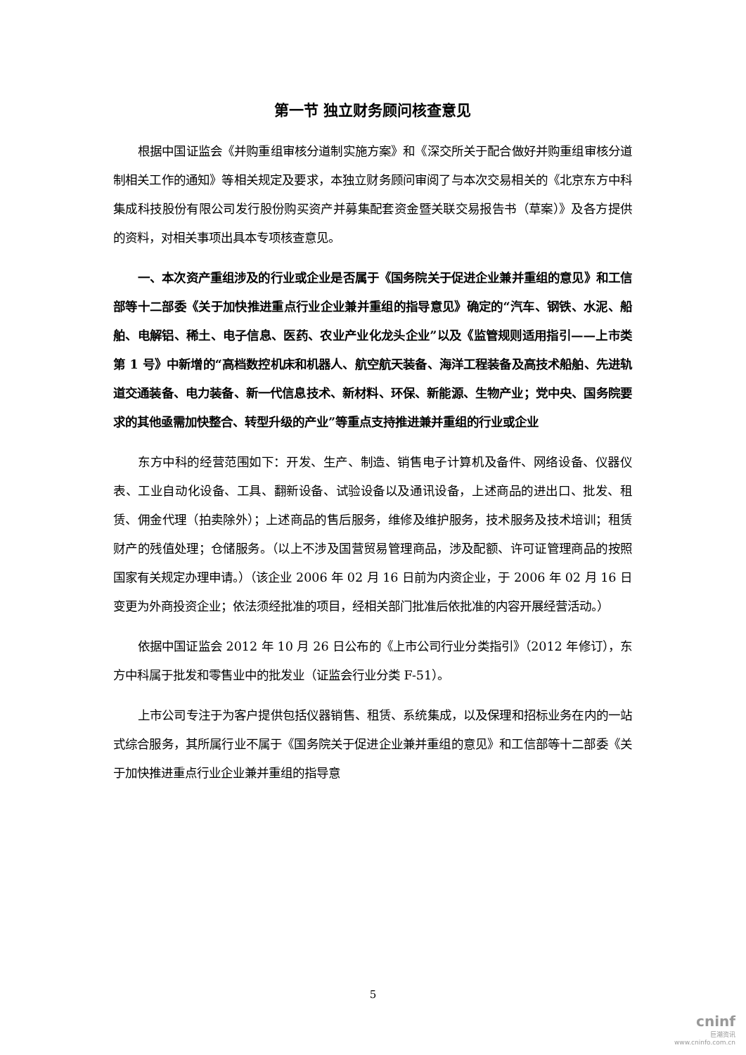第一节 独立财务顾问核查意见
根据中国证监会《并购重组审核分道制实施方案》和《深交所关于配合做好并购重组审核分道制相关工作的通知》等相关规定及要求，本独立财务顾问审阅了与本次交易相关的《北京东方中科集成科技股份有限公司发行股份购买资产并募集配套资金暨关联交易报告书（草案）》及各方提供的资料，对相关事项出具本专项核查意见。
一、本次资产重组涉及的行业或企业是否属于《国务院关于促进企业兼并重组的意见》和工信部等十二部委《关于加快推进重点行业企业兼并重组的指导意见》确定的“汽车、钢铁、水泥、船舶、电解铝、稀土、电子信息、医药、农业产业化龙头企业”以及《监管规则适用指引——上市类第 1 号》中新增的“高档数控机床和机器人、航空航天装备、海洋工程装备及高技术船舶、先进轨道交通装备、电力装备、新一代信息技术、新材料、环保、新能源、生物产业；党中央、国务院要求的其他亟需加快整合、转型升级的产业”等重点支持推进兼并重组的行业或企业
东方中科的经营范围如下：开发、生产、制造、销售电子计算机及备件、网络设备、仪器仪表、工业自动化设备、工具、翻新设备、试验设备以及通讯设备，上述商品的进出口、批发、租赁、佣金代理（拍卖除外）；上述商品的售后服务，维修及维护服务，技术服务及技术培训；租赁财产的残值处理；仓储服务。（以上不涉及国营贸易管理商品，涉及配额、许可证管理商品的按照国家有关规定办理申请。）（该企业 2006 年 02 月 16 日前为内资企业，于 2006 年 02 月 16 日变更为外商投资企业；依法须经批准的项目，经相关部门批准后依批准的内容开展经营活动。）
依据中国证监会 2012 年 10 月 26 日公布的《上市公司行业分类指引》（2012 年修订），东方中科属于批发和零售业中的批发业（证监会行业分类 F-51）。
上市公司专注于为客户提供包括仪器销售、租赁、系统集成，以及保理和招标业务在内的一站式综合服务，其所属行业不属于《国务院关于促进企业兼并重组的意见》和工信部等十二部委《关于加快推进重点行业企业兼并重组的指导意
5
cninf
巨潮资讯
www.cninfo.com.cn